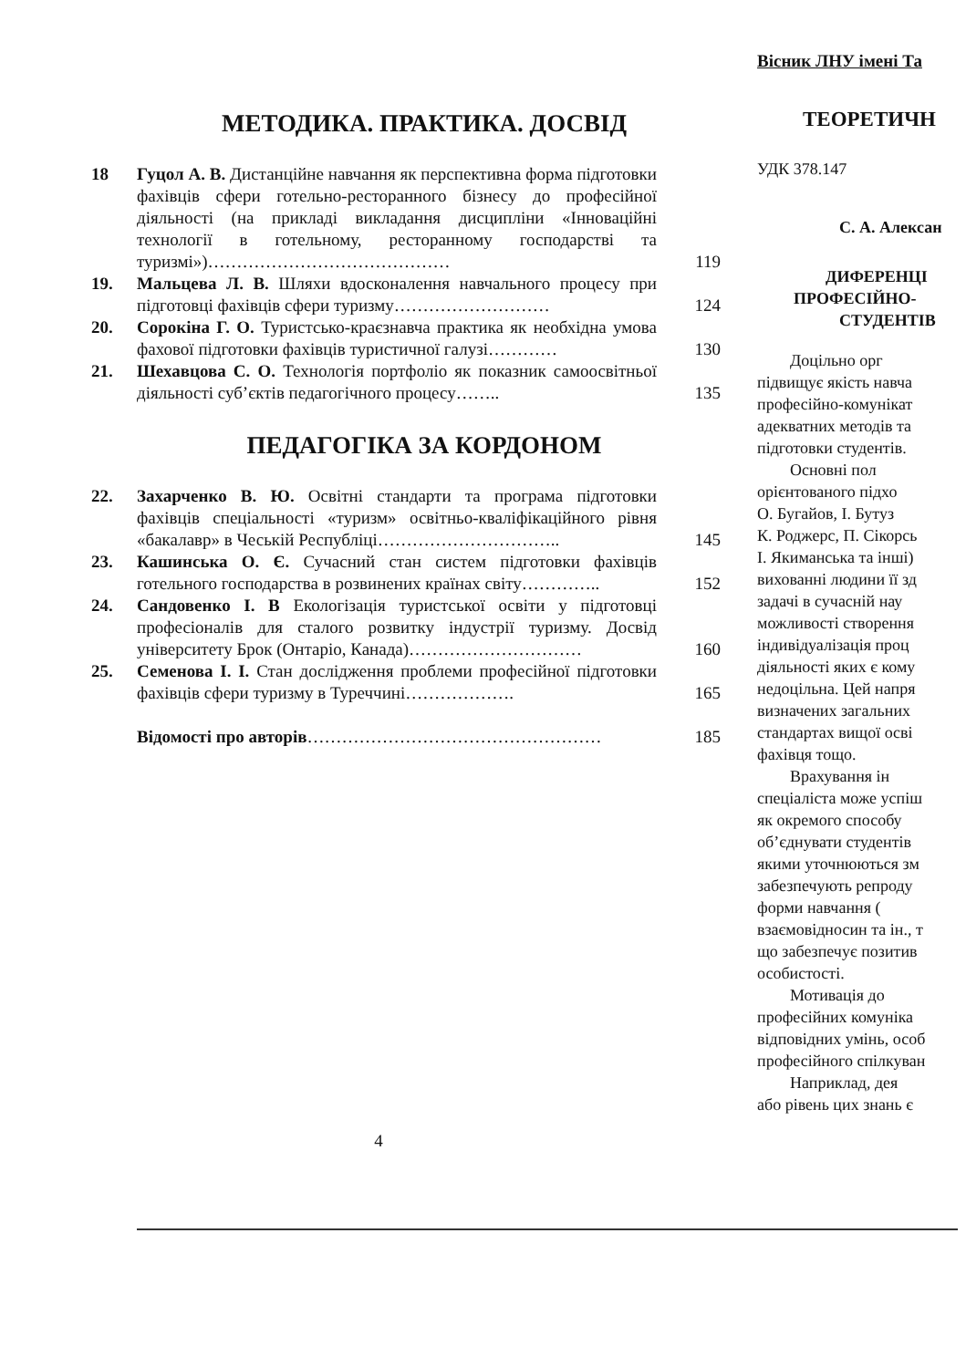МЕТОДИКА. ПРАКТИКА. ДОСВІД
18 Гуцол А. В. Дистанційне навчання як перспективна форма підготовки фахівців сфери готельно-ресторанного бізнесу до професійної діяльності (на прикладі викладання дисципліни «Інноваційні технології в готельному, ресторанному господарстві та туризмі»)……………………………………
119
19. Мальцева Л. В. Шляхи вдосконалення навчального процесу при підготовці фахівців сфери туризму………………………
124
20. Сорокіна Г. О. Туристсько-краєзнавча практика як необхідна умова фахової підготовки фахівців туристичної галузі…………
130
21. Шехавцова С. О. Технологія портфоліо як показник самоосвітньої діяльності суб’єктів педагогічного процесу……..
135
ПЕДАГОГІКА ЗА КОРДОНОМ
22. Захарченко В. Ю. Освітні стандарти та програма підготовки фахівців спеціальності «туризм» освітньо-кваліфікаційного рівня «бакалавр» в Чеській Республіці…………………………..
145
23. Кашинська О. Є. Сучасний стан систем підготовки фахівців готельного господарства в розвинених країнах світу…………..
152
24. Сандовенко І. В Екологізація туристської освіти у підготовці професіоналів для сталого розвитку індустрії туризму. Досвід університету Брок (Онтаріо, Канада)…………………………
160
25. Семенова І. І. Стан дослідження проблеми професійної підготовки фахівців сфери туризму в Туреччині……………….
165
Відомості про авторів…………………………………………… 185
4
Вісник ЛНУ імені Та
ТЕОРЕТИЧН
УДК 378.147
С. А. Алексан
ДИФЕРЕНЦІ
ПРОФЕСІЙНО-
СТУДЕНТІВ
Доцільно орг
підвищує якість навча
професійно-комунікат
адекватних методів та
підготовки студентів.
Основні пол
орієнтованого підхо
О. Бугайов, І. Бутуз
К. Роджерс, П. Сікорсь
І. Якиманська та інші)
вихованні людини її зд
задачі в сучасній нау
можливості створення
індивідуалізація проц
діяльності яких є кому
недоцільна. Цей напря
визначених загальних
стандартах вищої осві
фахівця тощо.
Врахування ін
спеціаліста може успіш
як окремого способу
об’єднувати студентів
якими уточнюються зм
забезпечують репроду
форми навчання (
взаємовідносин та ін., т
що забезпечує позитив
особистості.
Мотивація до
професійних комуніка
відповідних умінь, особ
професійного спілкуван
Наприклад, дея
або рівень цих знань є